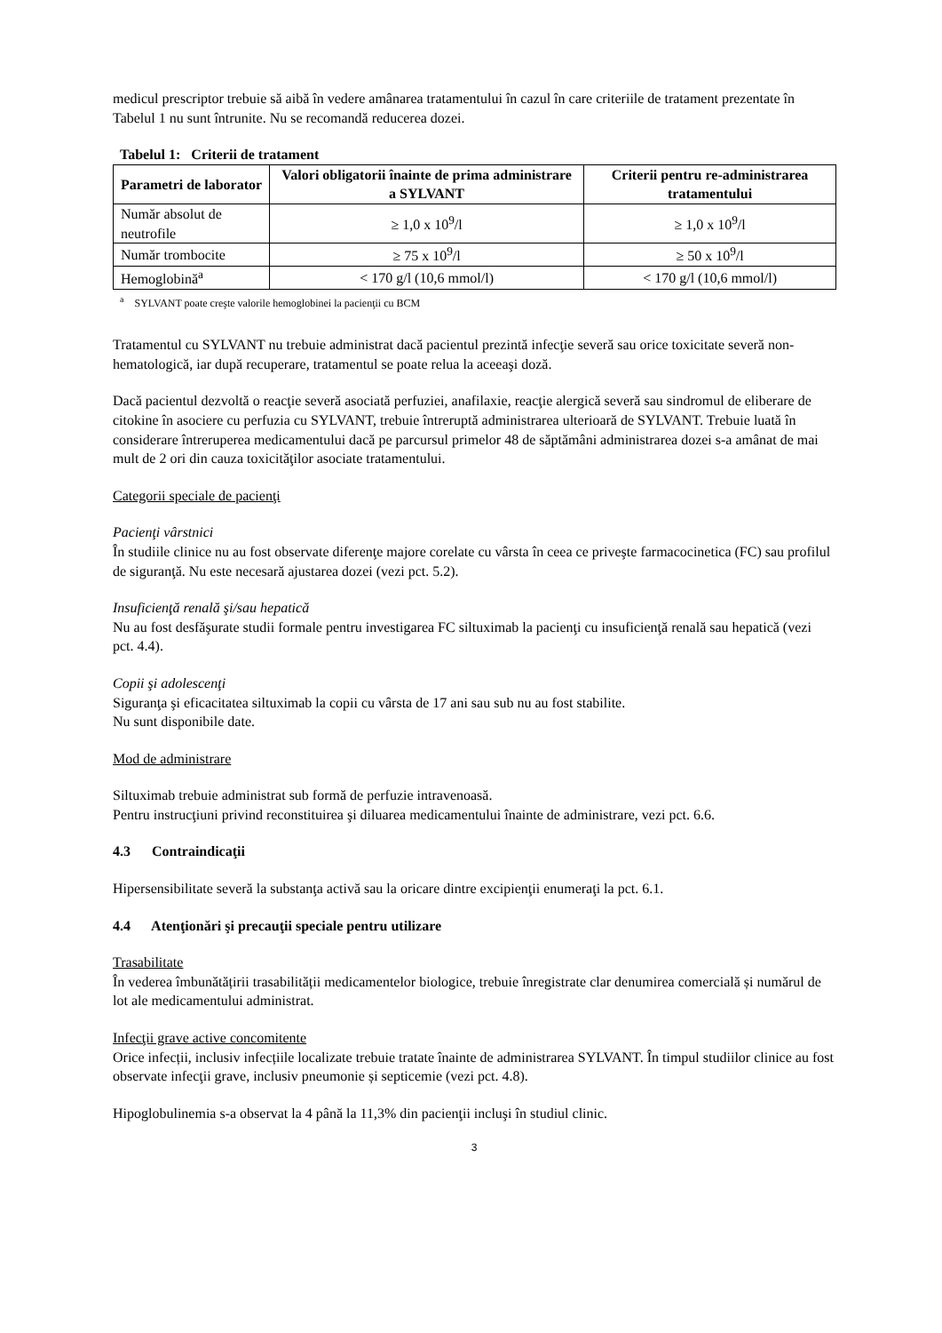medicul prescriptor trebuie să aibă în vedere amânarea tratamentului în cazul în care criteriile de tratament prezentate în Tabelul 1 nu sunt întrunite. Nu se recomandă reducerea dozei.
Tabelul 1: Criterii de tratament
| Parametri de laborator | Valori obligatorii înainte de prima administrare a SYLVANT | Criterii pentru re-administrarea tratamentului |
| --- | --- | --- |
| Număr absolut de neutrofile | ≥ 1,0 x 10<sup>9</sup>/l | ≥ 1,0 x 10<sup>9</sup>/l |
| Număr trombocite | ≥ 75 x 10<sup>9</sup>/l | ≥ 50 x 10<sup>9</sup>/l |
| Hemoglobină<sup>a</sup> | < 170 g/l (10,6 mmol/l) | < 170 g/l (10,6 mmol/l) |
<sup>a</sup> SYLVANT poate creşte valorile hemoglobinei la pacienţii cu BCM
Tratamentul cu SYLVANT nu trebuie administrat dacă pacientul prezintă infecţie severă sau orice toxicitate severă non-hematologică, iar după recuperare, tratamentul se poate relua la aceeaşi doză.
Dacă pacientul dezvoltă o reacţie severă asociată perfuziei, anafilaxie, reacţie alergică severă sau sindromul de eliberare de citokine în asociere cu perfuzia cu SYLVANT, trebuie întreruptă administrarea ulterioară de SYLVANT. Trebuie luată în considerare întreruperea medicamentului dacă pe parcursul primelor 48 de săptămâni administrarea dozei s-a amânat de mai mult de 2 ori din cauza toxicităţilor asociate tratamentului.
Categorii speciale de pacienţi
Pacienţi vârstnici
În studiile clinice nu au fost observate diferenţe majore corelate cu vârsta în ceea ce priveşte farmacocinetica (FC) sau profilul de siguranţă. Nu este necesară ajustarea dozei (vezi pct. 5.2).
Insuficienţă renală şi/sau hepatică
Nu au fost desfăşurate studii formale pentru investigarea FC siltuximab la pacienţi cu insuficienţă renală sau hepatică (vezi pct. 4.4).
Copii şi adolescenţi
Siguranţa şi eficacitatea siltuximab la copii cu vârsta de 17 ani sau sub nu au fost stabilite.
Nu sunt disponibile date.
Mod de administrare
Siltuximab trebuie administrat sub formă de perfuzie intravenoasă.
Pentru instrucţiuni privind reconstituirea şi diluarea medicamentului înainte de administrare, vezi pct. 6.6.
4.3 Contraindicaţii
Hipersensibilitate severă la substanţa activă sau la oricare dintre excipienţii enumeraţi la pct. 6.1.
4.4 Atenţionări şi precauţii speciale pentru utilizare
Trasabilitate
În vederea îmbunătățirii trasabilității medicamentelor biologice, trebuie înregistrate clar denumirea comercială și numărul de lot ale medicamentului administrat.
Infecţii grave active concomitente
Orice infecții, inclusiv infecțiile localizate trebuie tratate înainte de administrarea SYLVANT. În timpul studiilor clinice au fost observate infecţii grave, inclusiv pneumonie și septicemie (vezi pct. 4.8).
Hipoglobulinemia s-a observat la 4 până la 11,3% din pacienţii incluşi în studiul clinic.
3